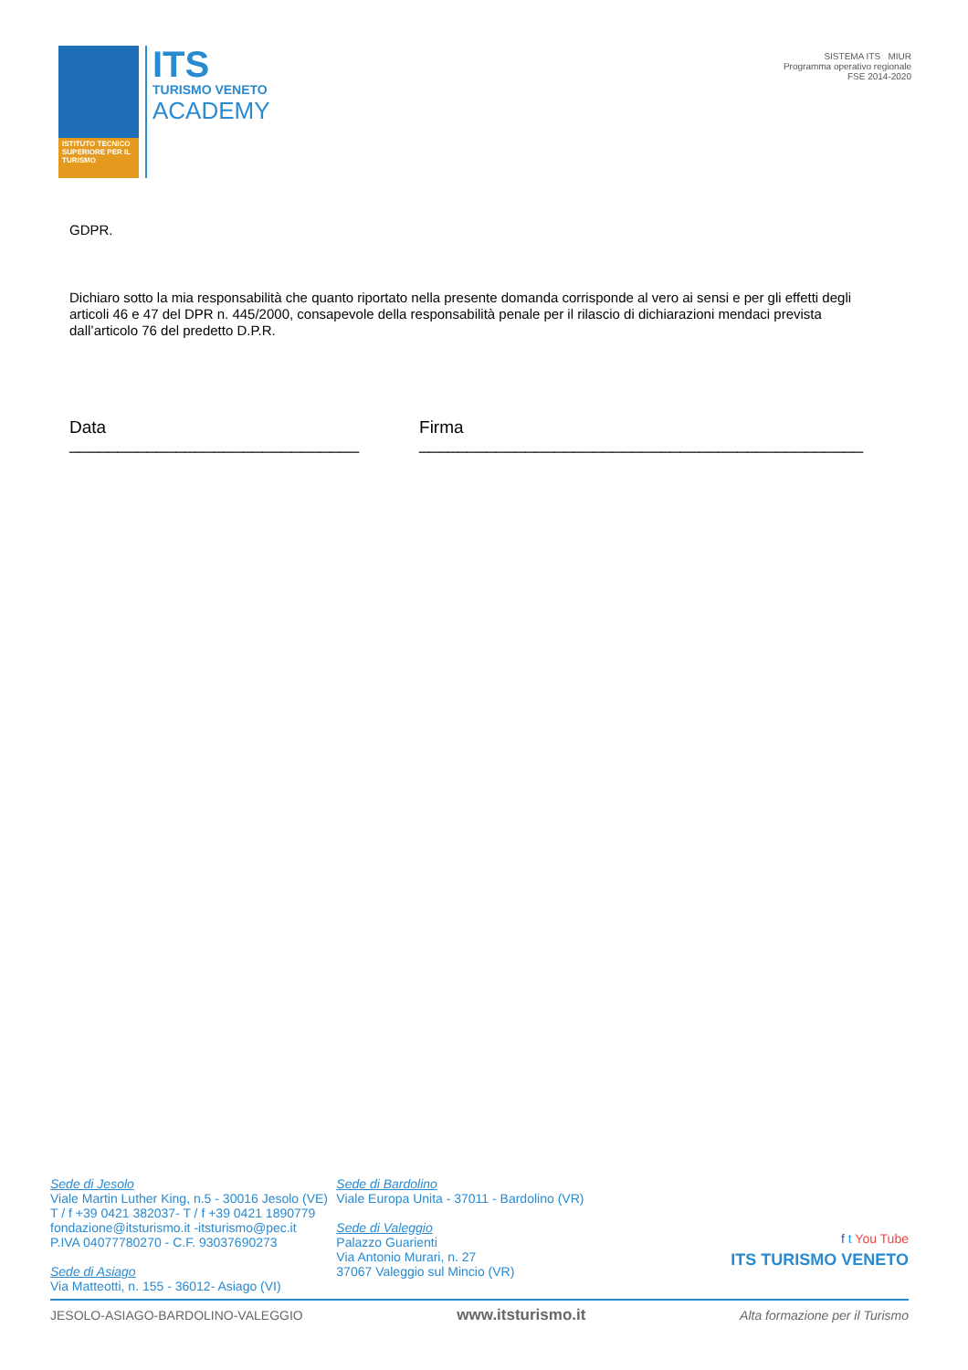ISTITUTO TECNICO SUPERIORE PER IL TURISMO
ITS
TURISMO VENETO
ACADEMY
SISTEMA ITS MIUR
Programma operativo regionale
FSE 2014-2020
GDPR.
Dichiaro sotto la mia responsabilità che quanto riportato nella presente domanda corrisponde al vero ai sensi e per gli effetti degli articoli 46 e 47 del DPR n. 445/2000, consapevole della responsabilità penale per il rilascio di dichiarazioni mendaci prevista dall’articolo 76 del predetto D.P.R.
Data ______________________________ Firma ______________________________________________
Sede di Jesolo
Viale Martin Luther King, n.5 - 30016 Jesolo (VE)
T / f +39 0421 382037- T / f +39 0421 1890779
fondazione@itsturismo.it -itsturismo@pec.it
P.IVA 04077780270 - C.F. 93037690273
Sede di Asiago
Via Matteotti, n. 155 - 36012- Asiago (VI)
Sede di Bardolino
Viale Europa Unita - 37011 - Bardolino (VR)
Sede di Valeggio
Palazzo Guarienti
Via Antonio Murari, n. 27
37067 Valeggio sul Mincio (VR)
f t You Tube
ITS TURISMO VENETO
JESOLO-ASIAGO-BARDOLINO-VALEGGIO www.itsturismo.it Alta formazione per il Turismo